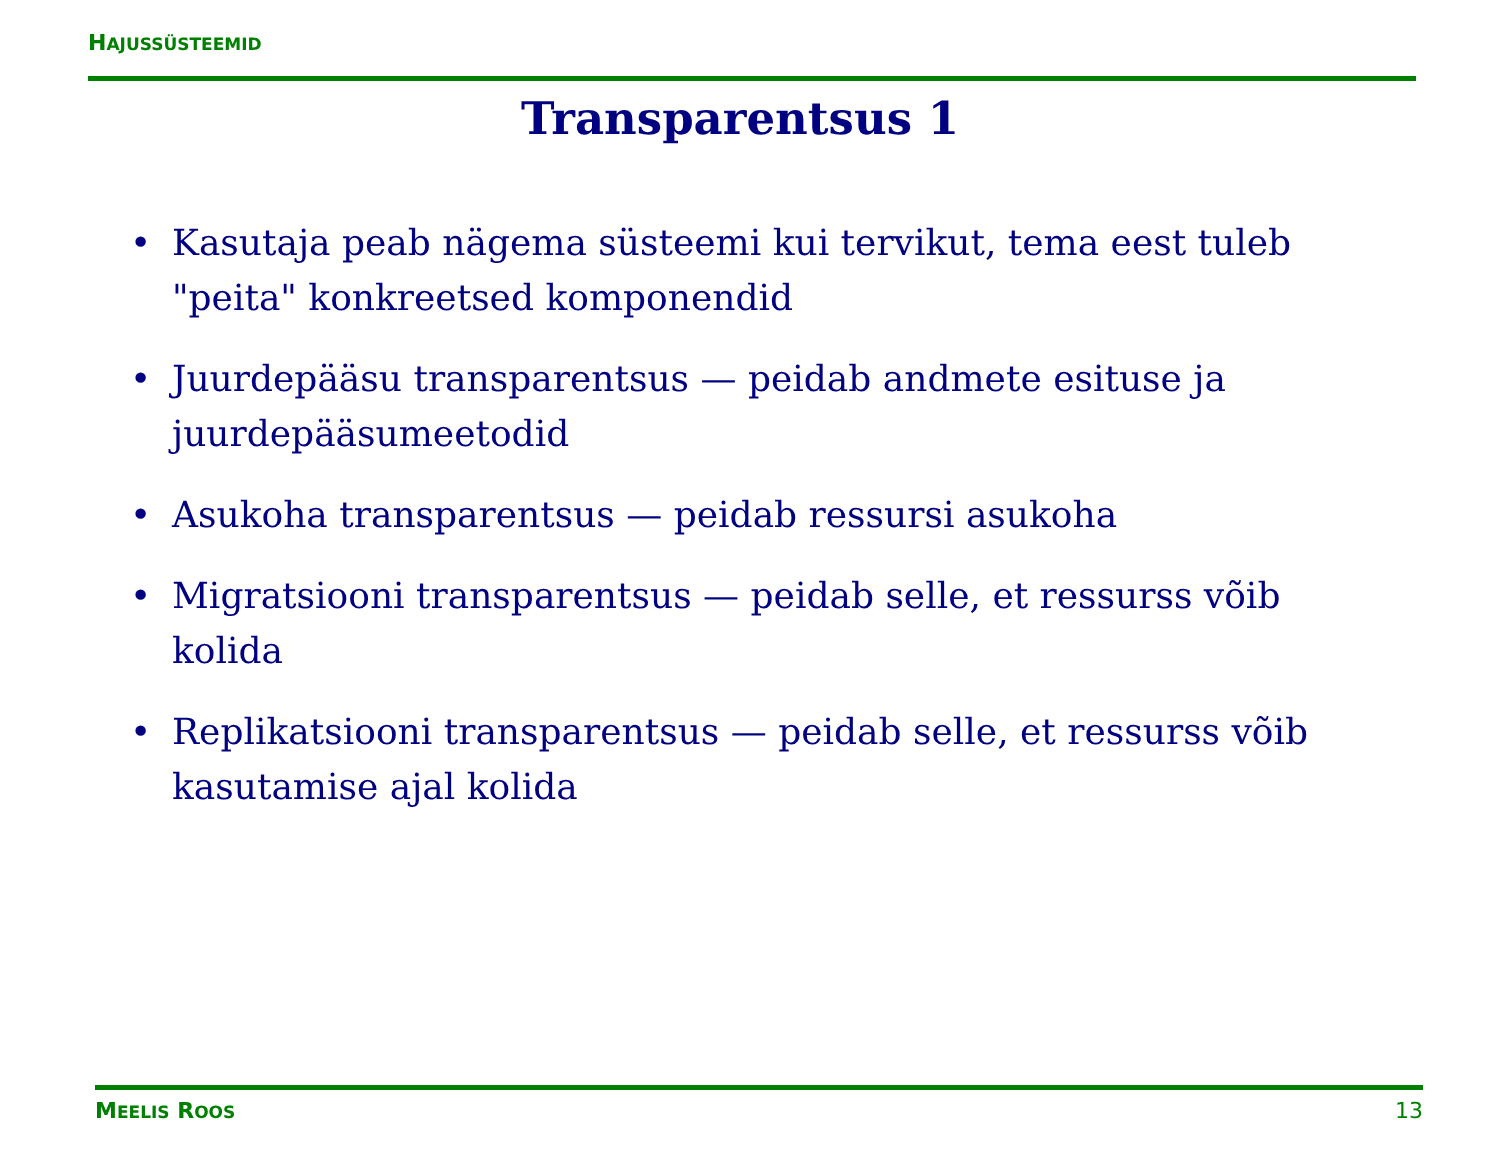HAJUSSÜSTEEMID
Transparentsus 1
• Kasutaja peab nägema süsteemi kui tervikut, tema eest tuleb "peita" konkreetsed komponendid
• Juurdepääsu transparentsus — peidab andmete esituse ja juurdepääsumeetodid
• Asukoha transparentsus — peidab ressursi asukoha
• Migratsiooni transparentsus — peidab selle, et ressurss võib kolida
• Replikatsiooni transparentsus — peidab selle, et ressurss võib kasutamise ajal kolida
MEELIS ROOS
13